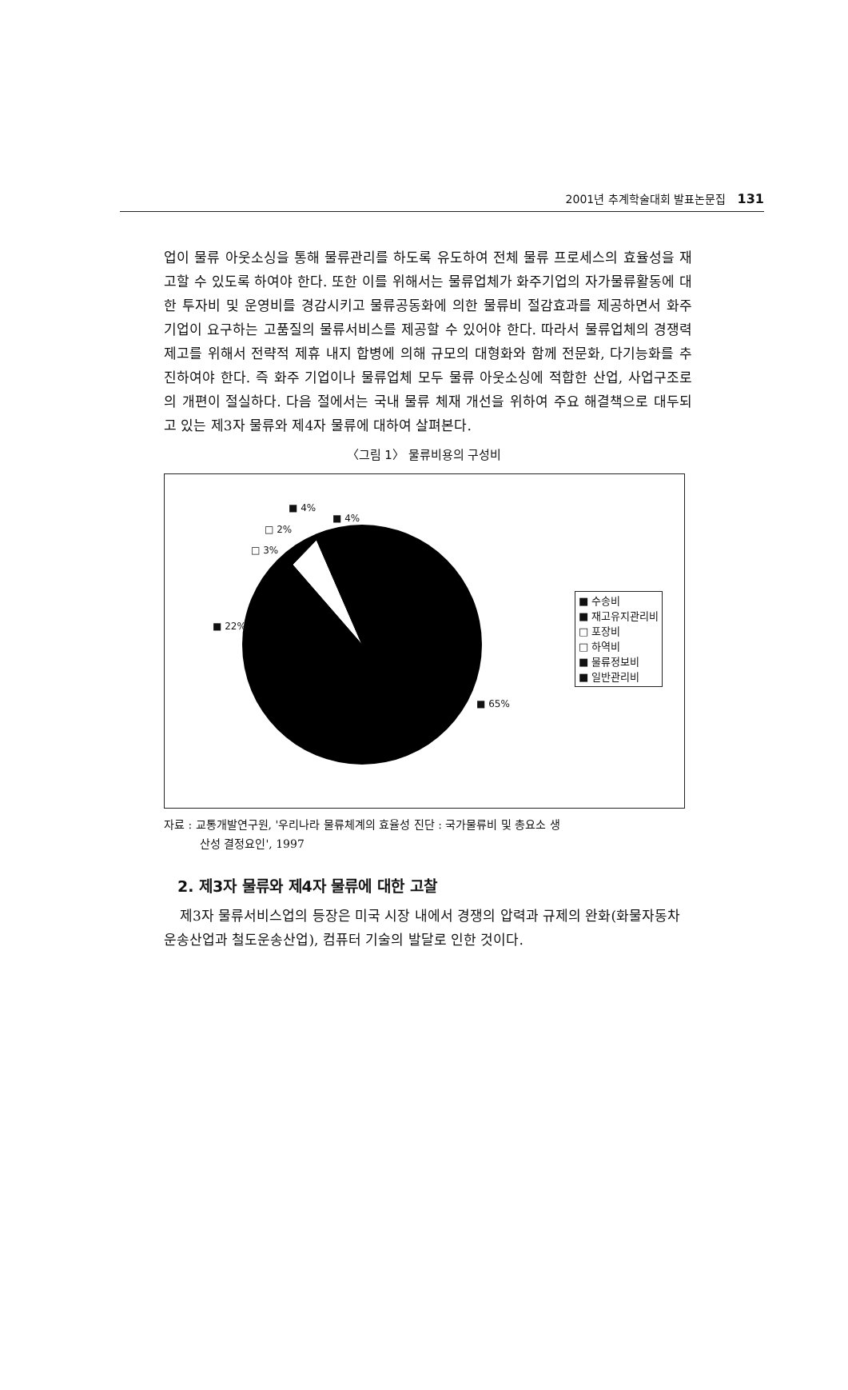2001년 추계학술대회 발표논문집 131
업이 물류 아웃소싱을 통해 물류관리를 하도록 유도하여 전체 물류 프로세스의 효율성을 재고할 수 있도록 하여야 한다. 또한 이를 위해서는 물류업체가 화주기업의 자가물류활동에 대한 투자비 및 운영비를 경감시키고 물류공동화에 의한 물류비 절감효과를 제공하면서 화주기업이 요구하는 고품질의 물류서비스를 제공할 수 있어야 한다. 따라서 물류업체의 경쟁력 제고를 위해서 전략적 제휴 내지 합병에 의해 규모의 대형화와 함께 전문화, 다기능화를 추진하여야 한다. 즉 화주 기업이나 물류업체 모두 물류 아웃소싱에 적합한 산업, 사업구조로의 개편이 절실하다. 다음 절에서는 국내 물류 체재 개선을 위하여 주요 해결책으로 대두되고 있는 제3자 물류와 제4자 물류에 대하여 살펴본다.
〈그림 1〉 물류비용의 구성비
■ 4%
■ 4%
□ 2%
□ 3%
■ 22%
■ 65%
■ 수송비
■ 재고유지관리비
□ 포장비
□ 하역비
■ 물류정보비
■ 일반관리비
자료 : 교통개발연구원, '우리나라 물류체계의 효율성 진단 : 국가물류비 및 총요소 생
산성 결정요인', 1997
2. 제3자 물류와 제4자 물류에 대한 고찰
제3자 물류서비스업의 등장은 미국 시장 내에서 경쟁의 압력과 규제의 완화(화물자동차 운송산업과 철도운송산업), 컴퓨터 기술의 발달로 인한 것이다.